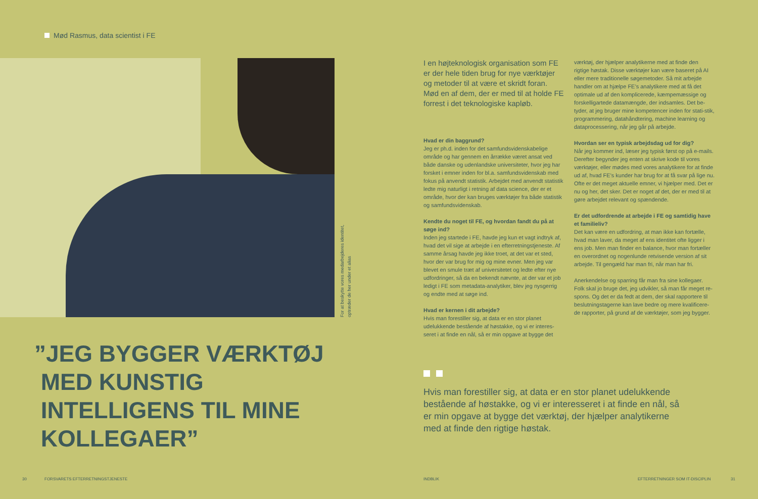Mød Rasmus, data scientist i FE
For at beskytte vores medarbejderes identitet, optræder de her under et alias
”JEG BYGGER VÆRKTØJ
MED KUNSTIG
INTELLIGENS TIL MINE
KOLLEGAER”
I en højteknologisk organisation som FE er der hele tiden brug for nye værktøjer og metoder til at være et skridt foran. Mød en af dem, der er med til at holde FE forrest i det teknologiske kapløb.
Hvad er din baggrund?
Jeg er ph.d. inden for det samfundsvidenskabelige område og har gennem en årrække været ansat ved både danske og udenlandske universiteter, hvor jeg har forsket i emner inden for bl.a. samfundsvidenskab med fokus på anvendt statistik. Arbejdet med anvendt statistik ledte mig naturligt i retning af data science, der er et område, hvor der kan bruges værktøjer fra både statistik og samfundsvidenskab.
Kendte du noget til FE, og hvordan fandt du på at søge ind?
Inden jeg startede i FE, havde jeg kun et vagt indtryk af, hvad det vil sige at arbejde i en efterretningstjeneste. Af samme årsag havde jeg ikke troet, at det var et sted, hvor der var brug for mig og mine evner. Men jeg var blevet en smule træt af universitetet og ledte efter nye udfordringer, så da en bekendt nævnte, at der var et job ledigt i FE som metadata-analytiker, blev jeg nysgerrig og endte med at søge ind.
Hvad er kernen i dit arbejde?
Hvis man forestiller sig, at data er en stor planet udelukkende bestående af høstakke, og vi er interes-seret i at finde en nål, så er min opgave at bygge det
værktøj, der hjælper analytikerne med at finde den rigtige høstak. Disse værktøjer kan være baseret på AI eller mere traditionelle søgemetoder. Så mit arbejde handler om at hjælpe FE’s analytikere med at få det optimale ud af den komplicerede, kæmpemæssige og forskelligartede datamængde, der indsamles. Det be-tyder, at jeg bruger mine kompetencer inden for stati-stik, programmering, datahåndtering, machine learning og dataprocessering, når jeg går på arbejde.
Hvordan ser en typisk arbejdsdag ud for dig?
Når jeg kommer ind, læser jeg typisk først op på e-mails. Derefter begynder jeg enten at skrive kode til vores værktøjer, eller mødes med vores analytikere for at finde ud af, hvad FE’s kunder har brug for at få svar på lige nu. Ofte er det meget aktuelle emner, vi hjælper med. Det er nu og her, det sker. Det er noget af det, der er med til at gøre arbejdet relevant og spændende.
Er det udfordrende at arbejde i FE og samtidig have et familieliv?
Det kan være en udfordring, at man ikke kan fortælle, hvad man laver, da meget af ens identitet ofte ligger i ens job. Men man finder en balance, hvor man fortæller en overordnet og nogenlunde retvisende version af sit arbejde. Til gengæld har man fri, når man har fri.
Anerkendelse og sparring får man fra sine kollegaer. Folk skal jo bruge det, jeg udvikler, så man får meget re-spons. Og det er da fedt at dem, der skal rapportere til beslutningstagerne kan lave bedre og mere kvalificere-de rapporter, på grund af de værktøjer, som jeg bygger.
Hvis man forestiller sig, at data er en stor planet udelukkende bestående af høstakke, og vi er interesseret i at finde en nål, så er min opgave at bygge det værktøj, der hjælper analytikerne med at finde den rigtige høstak.
30
FORSVARETS EFTERRETNINGSTJENESTE
INDBLIK
EFTERRETNINGER SOM IT-DISCIPLIN
31